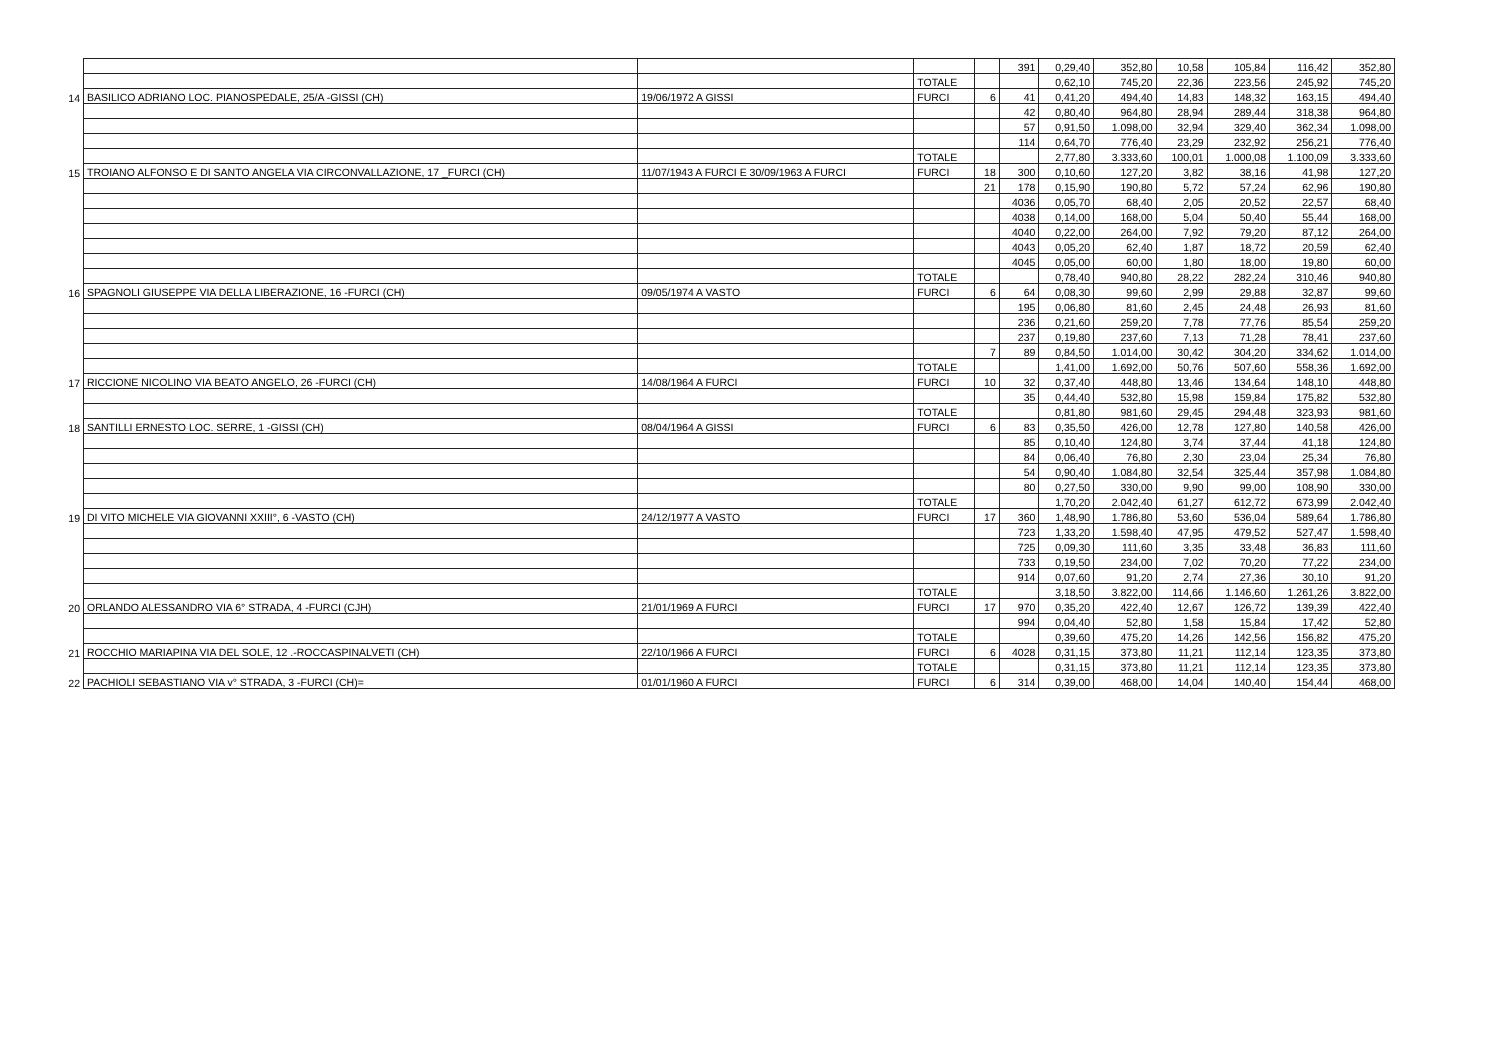| | | | | | 391 | 0,29,40 | 352,80 | 10,58 | 105,84 | 116,42 | 352,80 |
| | | | TOTALE | | | 0,62,10 | 745,20 | 22,36 | 223,56 | 245,92 | 745,20 |
| 14 | BASILICO ADRIANO LOC. PIANOSPEDALE, 25/A -GISSI (CH) | 19/06/1972 A GISSI | FURCI | 6 | 41 | 0,41,20 | 494,40 | 14,83 | 148,32 | 163,15 | 494,40 |
| | | | | | 42 | 0,80,40 | 964,80 | 28,94 | 289,44 | 318,38 | 964,80 |
| | | | | | 57 | 0,91,50 | 1.098,00 | 32,94 | 329,40 | 362,34 | 1.098,00 |
| | | | | | 114 | 0,64,70 | 776,40 | 23,29 | 232,92 | 256,21 | 776,40 |
| | | | TOTALE | | | 2,77,80 | 3.333,60 | 100,01 | 1.000,08 | 1.100,09 | 3.333,60 |
| 15 | TROIANO ALFONSO E DI SANTO ANGELA VIA CIRCONVALLAZIONE, 17 _FURCI (CH) | 11/07/1943 A FURCI E 30/09/1963 A FURCI | FURCI | 18 | 300 | 0,10,60 | 127,20 | 3,82 | 38,16 | 41,98 | 127,20 |
| | | | | 21 | 178 | 0,15,90 | 190,80 | 5,72 | 57,24 | 62,96 | 190,80 |
| | | | | | 4036 | 0,05,70 | 68,40 | 2,05 | 20,52 | 22,57 | 68,40 |
| | | | | | 4038 | 0,14,00 | 168,00 | 5,04 | 50,40 | 55,44 | 168,00 |
| | | | | | 4040 | 0,22,00 | 264,00 | 7,92 | 79,20 | 87,12 | 264,00 |
| | | | | | 4043 | 0,05,20 | 62,40 | 1,87 | 18,72 | 20,59 | 62,40 |
| | | | | | 4045 | 0,05,00 | 60,00 | 1,80 | 18,00 | 19,80 | 60,00 |
| | | | TOTALE | | | 0,78,40 | 940,80 | 28,22 | 282,24 | 310,46 | 940,80 |
| 16 | SPAGNOLI GIUSEPPE VIA DELLA LIBERAZIONE, 16 -FURCI (CH) | 09/05/1974 A VASTO | FURCI | 6 | 64 | 0,08,30 | 99,60 | 2,99 | 29,88 | 32,87 | 99,60 |
| | | | | | 195 | 0,06,80 | 81,60 | 2,45 | 24,48 | 26,93 | 81,60 |
| | | | | | 236 | 0,21,60 | 259,20 | 7,78 | 77,76 | 85,54 | 259,20 |
| | | | | | 237 | 0,19,80 | 237,60 | 7,13 | 71,28 | 78,41 | 237,60 |
| | | | | 7 | 89 | 0,84,50 | 1.014,00 | 30,42 | 304,20 | 334,62 | 1.014,00 |
| | | | TOTALE | | | 1,41,00 | 1.692,00 | 50,76 | 507,60 | 558,36 | 1.692,00 |
| 17 | RICCIONE NICOLINO VIA BEATO ANGELO, 26 -FURCI (CH) | 14/08/1964 A FURCI | FURCI | 10 | 32 | 0,37,40 | 448,80 | 13,46 | 134,64 | 148,10 | 448,80 |
| | | | | | 35 | 0,44,40 | 532,80 | 15,98 | 159,84 | 175,82 | 532,80 |
| | | | TOTALE | | | 0,81,80 | 981,60 | 29,45 | 294,48 | 323,93 | 981,60 |
| 18 | SANTILLI ERNESTO LOC. SERRE, 1 -GISSI (CH) | 08/04/1964 A GISSI | FURCI | 6 | 83 | 0,35,50 | 426,00 | 12,78 | 127,80 | 140,58 | 426,00 |
| | | | | | 85 | 0,10,40 | 124,80 | 3,74 | 37,44 | 41,18 | 124,80 |
| | | | | | 84 | 0,06,40 | 76,80 | 2,30 | 23,04 | 25,34 | 76,80 |
| | | | | | 54 | 0,90,40 | 1.084,80 | 32,54 | 325,44 | 357,98 | 1.084,80 |
| | | | | | 80 | 0,27,50 | 330,00 | 9,90 | 99,00 | 108,90 | 330,00 |
| | | | TOTALE | | | 1,70,20 | 2.042,40 | 61,27 | 612,72 | 673,99 | 2.042,40 |
| 19 | DI VITO MICHELE VIA GIOVANNI XXIII°, 6 -VASTO (CH) | 24/12/1977 A VASTO | FURCI | 17 | 360 | 1,48,90 | 1.786,80 | 53,60 | 536,04 | 589,64 | 1.786,80 |
| | | | | | 723 | 1,33,20 | 1.598,40 | 47,95 | 479,52 | 527,47 | 1.598,40 |
| | | | | | 725 | 0,09,30 | 111,60 | 3,35 | 33,48 | 36,83 | 111,60 |
| | | | | | 733 | 0,19,50 | 234,00 | 7,02 | 70,20 | 77,22 | 234,00 |
| | | | | | 914 | 0,07,60 | 91,20 | 2,74 | 27,36 | 30,10 | 91,20 |
| | | | TOTALE | | | 3,18,50 | 3.822,00 | 114,66 | 1.146,60 | 1.261,26 | 3.822,00 |
| 20 | ORLANDO ALESSANDRO VIA 6° STRADA, 4 -FURCI (CJH) | 21/01/1969 A FURCI | FURCI | 17 | 970 | 0,35,20 | 422,40 | 12,67 | 126,72 | 139,39 | 422,40 |
| | | | | | 994 | 0,04,40 | 52,80 | 1,58 | 15,84 | 17,42 | 52,80 |
| | | | TOTALE | | | 0,39,60 | 475,20 | 14,26 | 142,56 | 156,82 | 475,20 |
| 21 | ROCCHIO MARIAPINA VIA DEL SOLE, 12 .-ROCCASPINALVETI (CH) | 22/10/1966 A FURCI | FURCI | 6 | 4028 | 0,31,15 | 373,80 | 11,21 | 112,14 | 123,35 | 373,80 |
| | | | TOTALE | | | 0,31,15 | 373,80 | 11,21 | 112,14 | 123,35 | 373,80 |
| 22 | PACHIOLI SEBASTIANO VIA v° STRADA, 3 -FURCI (CH)= | 01/01/1960 A FURCI | FURCI | 6 | 314 | 0,39,00 | 468,00 | 14,04 | 140,40 | 154,44 | 468,00 |